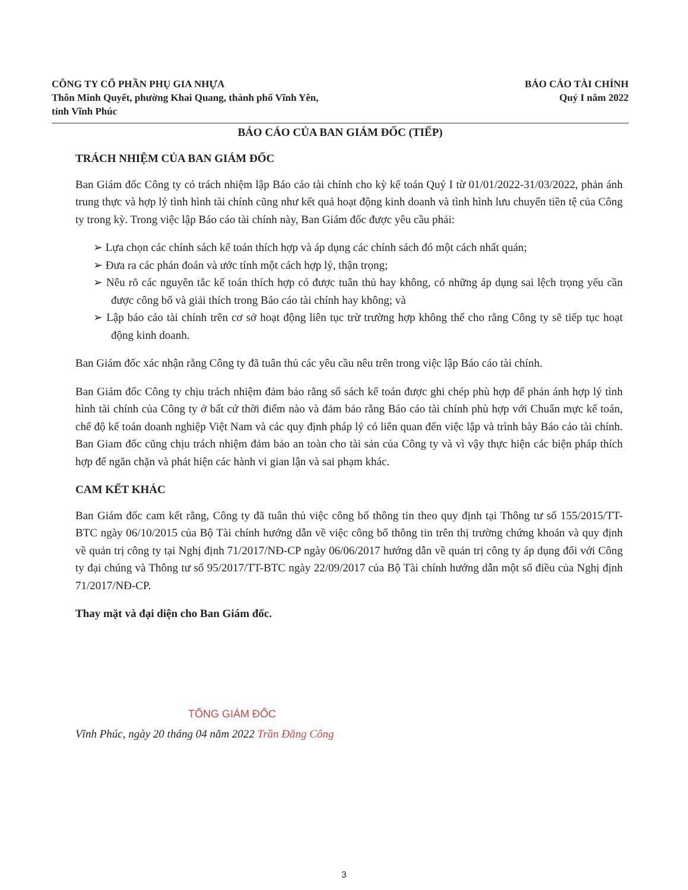CÔNG TY CỔ PHẦN PHỤ GIA NHỰA
Thôn Minh Quyết, phường Khai Quang, thành phố Vĩnh Yên,
tỉnh Vĩnh Phúc
BÁO CÁO TÀI CHÍNH
Quý I năm 2022
BÁO CÁO CỦA BAN GIÁM ĐỐC (TIẾP)
TRÁCH NHIỆM CỦA BAN GIÁM ĐỐC
Ban Giám đốc Công ty có trách nhiệm lập Báo cáo tài chính cho kỳ kế toán Quý I từ 01/01/2022-31/03/2022, phản ánh trung thực và hợp lý tình hình tài chính cũng như kết quả hoạt động kinh doanh và tình hình lưu chuyển tiền tệ của Công ty trong kỳ. Trong việc lập Báo cáo tài chính này, Ban Giám đốc được yêu cầu phải:
➢ Lựa chọn các chính sách kế toán thích hợp và áp dụng các chính sách đó một cách nhất quán;
➢ Đưa ra các phán đoán và ước tính một cách hợp lý, thận trọng;
➢ Nêu rõ các nguyên tắc kế toán thích hợp có được tuân thủ hay không, có những áp dụng sai lệch trọng yếu cần được công bố và giải thích trong Báo cáo tài chính hay không; và
➢ Lập báo cáo tài chính trên cơ sở hoạt động liên tục trừ trường hợp không thể cho rằng Công ty sẽ tiếp tục hoạt động kinh doanh.
Ban Giám đốc xác nhận rằng Công ty đã tuân thủ các yêu cầu nêu trên trong việc lập Báo cáo tài chính.
Ban Giám đốc Công ty chịu trách nhiệm đảm bảo rằng sổ sách kế toán được ghi chép phù hợp để phản ánh hợp lý tình hình tài chính của Công ty ở bất cứ thời điểm nào và đảm bảo rằng Báo cáo tài chính phù hợp với Chuẩn mực kế toán, chế độ kế toán doanh nghiệp Việt Nam và các quy định pháp lý có liên quan đến việc lập và trình bày Báo cáo tài chính. Ban Giam đốc cũng chịu trách nhiệm đảm bảo an toàn cho tài sản của Công ty và vì vậy thực hiện các biện pháp thích hợp để ngăn chặn và phát hiện các hành vi gian lận và sai phạm khác.
CAM KẾT KHÁC
Ban Giám đốc cam kết rằng, Công ty đã tuân thủ việc công bố thông tin theo quy định tại Thông tư số 155/2015/TT-BTC ngày 06/10/2015 của Bộ Tài chính hướng dẫn về việc công bố thông tin trên thị trường chứng khoán và quy định về quản trị công ty tại Nghị định 71/2017/NĐ-CP ngày 06/06/2017 hướng dẫn về quản trị công ty áp dụng đối với Công ty đại chúng và Thông tư số 95/2017/TT-BTC ngày 22/09/2017 của Bộ Tài chính hướng dẫn một số điều của Nghị định 71/2017/NĐ-CP.
Thay mặt và đại diện cho Ban Giám đốc.
TỔNG GIÁM ĐỐC
Vĩnh Phúc, ngày 20 tháng 04 năm 2022 Trần Đăng Công
3